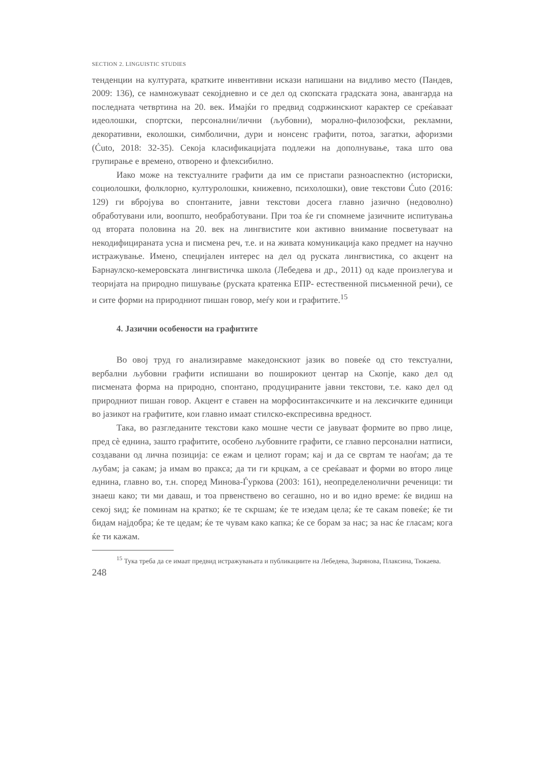SECTION 2. LINGUISTIC STUDIES
тенденции на културата, кратките инвентивни искази напишани на видливо место (Пандев, 2009: 136), се намножуваат секојдневно и се дел од скопската градската зона, авангарда на последната четвртина на 20. век. Имајќи го предвид содржинскиот карактер се среќаваат идеолошки, спортски, персонални/лични (љубовни), морално-филозофски, рекламни, декоративни, еколошки, симболични, дури и нонсенс графити, потоа, загатки, афоризми (Ćuto, 2018: 32-35). Секоја класификацијата подлежи на дополнување, така што ова групирање е времено, отворено и флексибилно.
Иако може на текстуалните графити да им се пристапи разноаспектно (историски, социолошки, фолклорно, културолошки, книжевно, психолошки), овие текстови Ćuto (2016: 129) ги вбројува во спонтаните, јавни текстови досега главно јазично (недоволно) обработувани или, воопшто, необработувани. При тоа ќе ги спомнеме јазичните испитувања од втората половина на 20. век на лингвистите кои активно внимание посветуваат на некодифицираната усна и писмена реч, т.е. и на живата комуникација како предмет на научно истражување. Имено, специјален интерес на дел од руската лингвистика, со акцент на Барнаулско-кемеровската лингвистичка школа (Лебедева и др., 2011) од каде произлегува и теоријата на природно пишување (руската кратенка ЕПР- естественной письменной речи), се и сите форми на природниот пишан говор, меѓу кои и графитите.<sup>15</sup>
4. Јазични особености на графитите
Во овој труд го анализиравме македонскиот јазик во повеќе од сто текстуални, вербални љубовни графити испишани во поширокиот центар на Скопје, како дел од писмената форма на природно, спонтано, продуцираните јавни текстови, т.е. како дел од природниот пишан говор. Акцент е ставен на морфосинтаксичките и на лексичките единици во јазикот на графитите, кои главно имаат стилско-експресивна вредност.
Така, во разгледаните текстови како мошне чести се јавуваат формите во прво лице, пред сè еднина, зашто графитите, особено љубовните графити, се главно персонални натписи, создавани од лична позиција: се ежам и целиот горам; кај и да се свртам те наоѓам; да те љубам; ја сакам; ја имам во пракса; да ти ги крцкам, а се среќаваат и форми во второ лице еднина, главно во, т.н. според Минова-Ѓуркова (2003: 161), неопределенолични реченици: ти знаеш како; ти ми даваш, и тоа првенствено во сегашно, но и во идно време: ќе видиш на секој ѕид; ќе поминам на кратко; ќе те скршам; ќе те изедам цела; ќе те сакам повеќе; ќе ти бидам најдобра; ќе те цедам; ќе те чувам како капка; ќе се борам за нас; за нас ќе гласам; кога ќе ти кажам.
<sup>15</sup> Тука треба да се имаат предвид истражувањата и публикациите на Лебедева, Зырянова, Плаксина, Тюкаева.
248